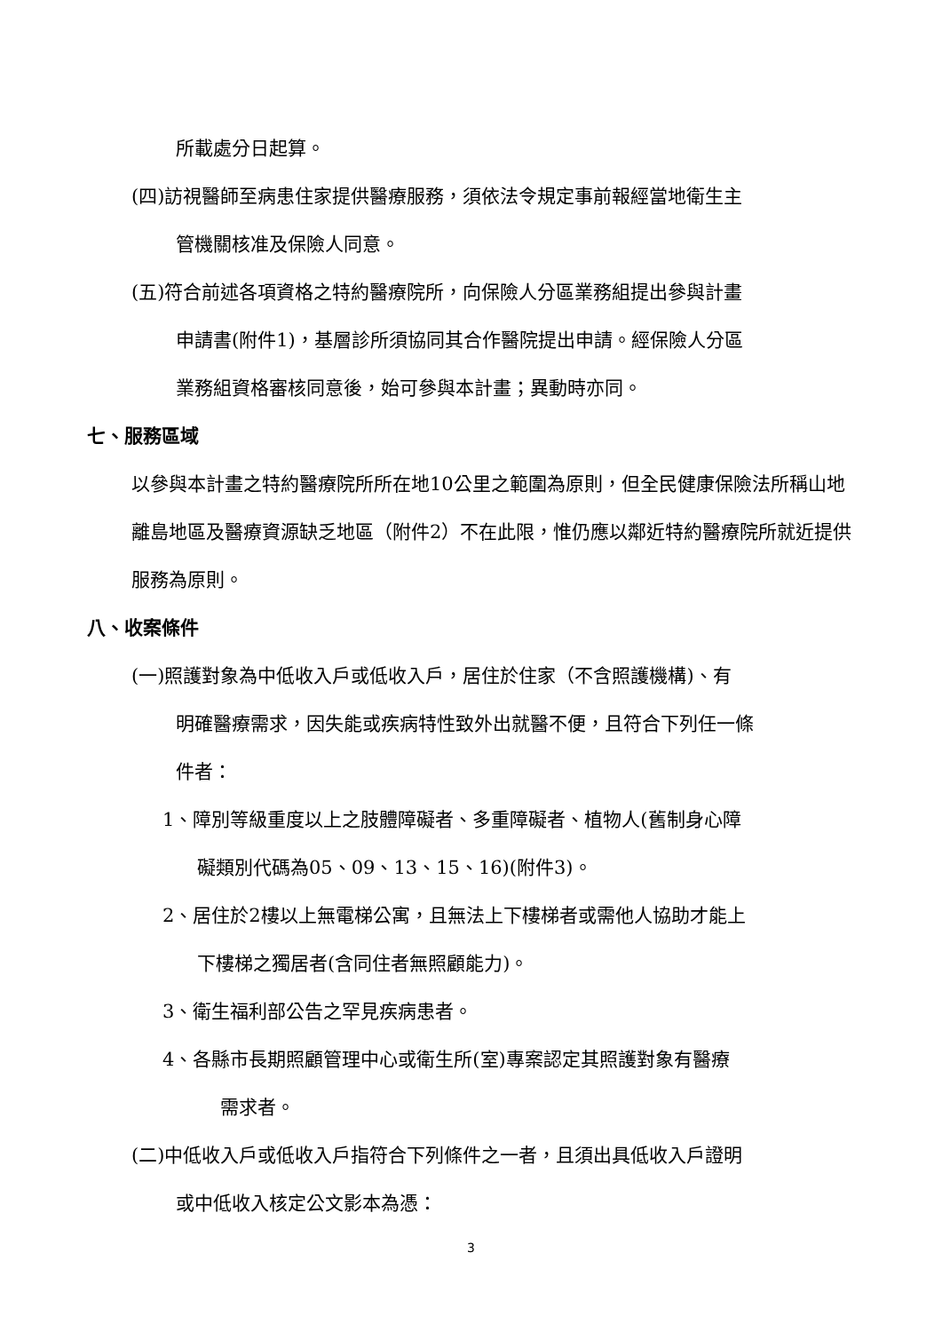所載處分日起算。
(四)訪視醫師至病患住家提供醫療服務，須依法令規定事前報經當地衛生主
管機關核准及保險人同意。
(五)符合前述各項資格之特約醫療院所，向保險人分區業務組提出參與計畫
申請書(附件1)，基層診所須協同其合作醫院提出申請。經保險人分區
業務組資格審核同意後，始可參與本計畫；異動時亦同。
七、服務區域
以參與本計畫之特約醫療院所所在地10公里之範圍為原則，但全民健康保險法所稱山地離島地區及醫療資源缺乏地區（附件2）不在此限，惟仍應以鄰近特約醫療院所就近提供服務為原則。
八、收案條件
(一)照護對象為中低收入戶或低收入戶，居住於住家（不含照護機構)、有
明確醫療需求，因失能或疾病特性致外出就醫不便，且符合下列任一條
件者：
1、障別等級重度以上之肢體障礙者、多重障礙者、植物人(舊制身心障
礙類別代碼為05、09、13、15、16)(附件3)。
2、居住於2樓以上無電梯公寓，且無法上下樓梯者或需他人協助才能上
下樓梯之獨居者(含同住者無照顧能力)。
3、衛生福利部公告之罕見疾病患者。
4、各縣市長期照顧管理中心或衛生所(室)專案認定其照護對象有醫療
需求者。
(二)中低收入戶或低收入戶指符合下列條件之一者，且須出具低收入戶證明
或中低收入核定公文影本為憑：
3